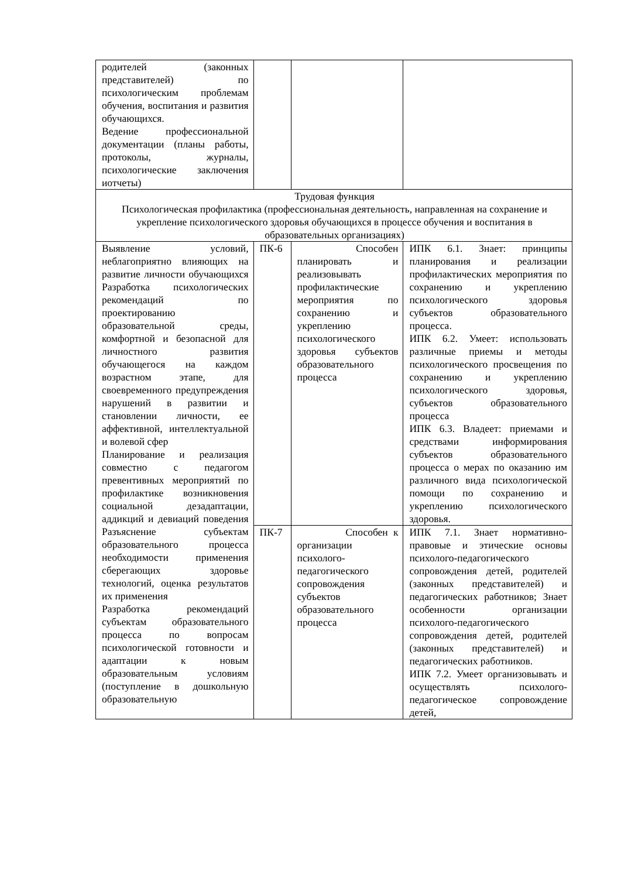| родителей (законных представителей) по психологическим проблемам обучения, воспитания и развития обучающихся. Ведение профессиональной документации (планы работы, протоколы, журналы, психологические заключения иотчеты) | | | |
| Трудовая функция Психологическая профилактика (профессиональная деятельность, направленная на сохранение и укрепление психологического здоровья обучающихся в процессе обучения и воспитания в образовательных организациях) | | | |
| Выявление условий, неблагоприятно влияющих на развитие личности обучающихся Разработка психологических рекомендаций по проектированию образовательной среды, комфортной и безопасной для личностного развития обучающегося на каждом возрастном этапе, для своевременного предупреждения нарушений в развитии и становлении личности, ее аффективной, интеллектуальной и волевой сфер Планирование и реализация совместно с педагогом превентивных мероприятий по профилактике возникновения социальной дезадаптации, аддикций и девиаций поведения Разъяснение субъектам образовательного процесса необходимости применения сберегающих здоровье технологий, оценка результатов их применения Разработка рекомендаций субъектам образовательного процесса по вопросам психологической готовности и адаптации к новым образовательным условиям (поступление в дошкольную образовательную | ПК-6 | Способен планировать и реализовывать профилактические мероприятия по сохранению и укреплению психологического здоровья субъектов образовательного процесса | ИПК 6.1. Знает: принципы планирования и реализации профилактических мероприятия по сохранению и укреплению психологического здоровья субъектов образовательного процесса. ИПК 6.2. Умеет: использовать различные приемы и методы психологического просвещения по сохранению и укреплению психологического здоровья, субъектов образовательного процесса ИПК 6.3. Владеет: приемами и средствами информирования субъектов образовательного процесса о мерах по оказанию им различного вида психологической помощи по сохранению и укреплению психологического здоровья. |
| | ПК-7 | Способен к организации психолого-педагогического сопровождения субъектов образовательного процесса | ИПК 7.1. Знает нормативно-правовые и этические основы психолого-педагогического сопровождения детей, родителей (законных представителей) и педагогических работников; Знает особенности организации психолого-педагогического сопровождения детей, родителей (законных представителей) и педагогических работников. ИПК 7.2. Умеет организовывать и осуществлять психолого-педагогическое сопровождение детей, |